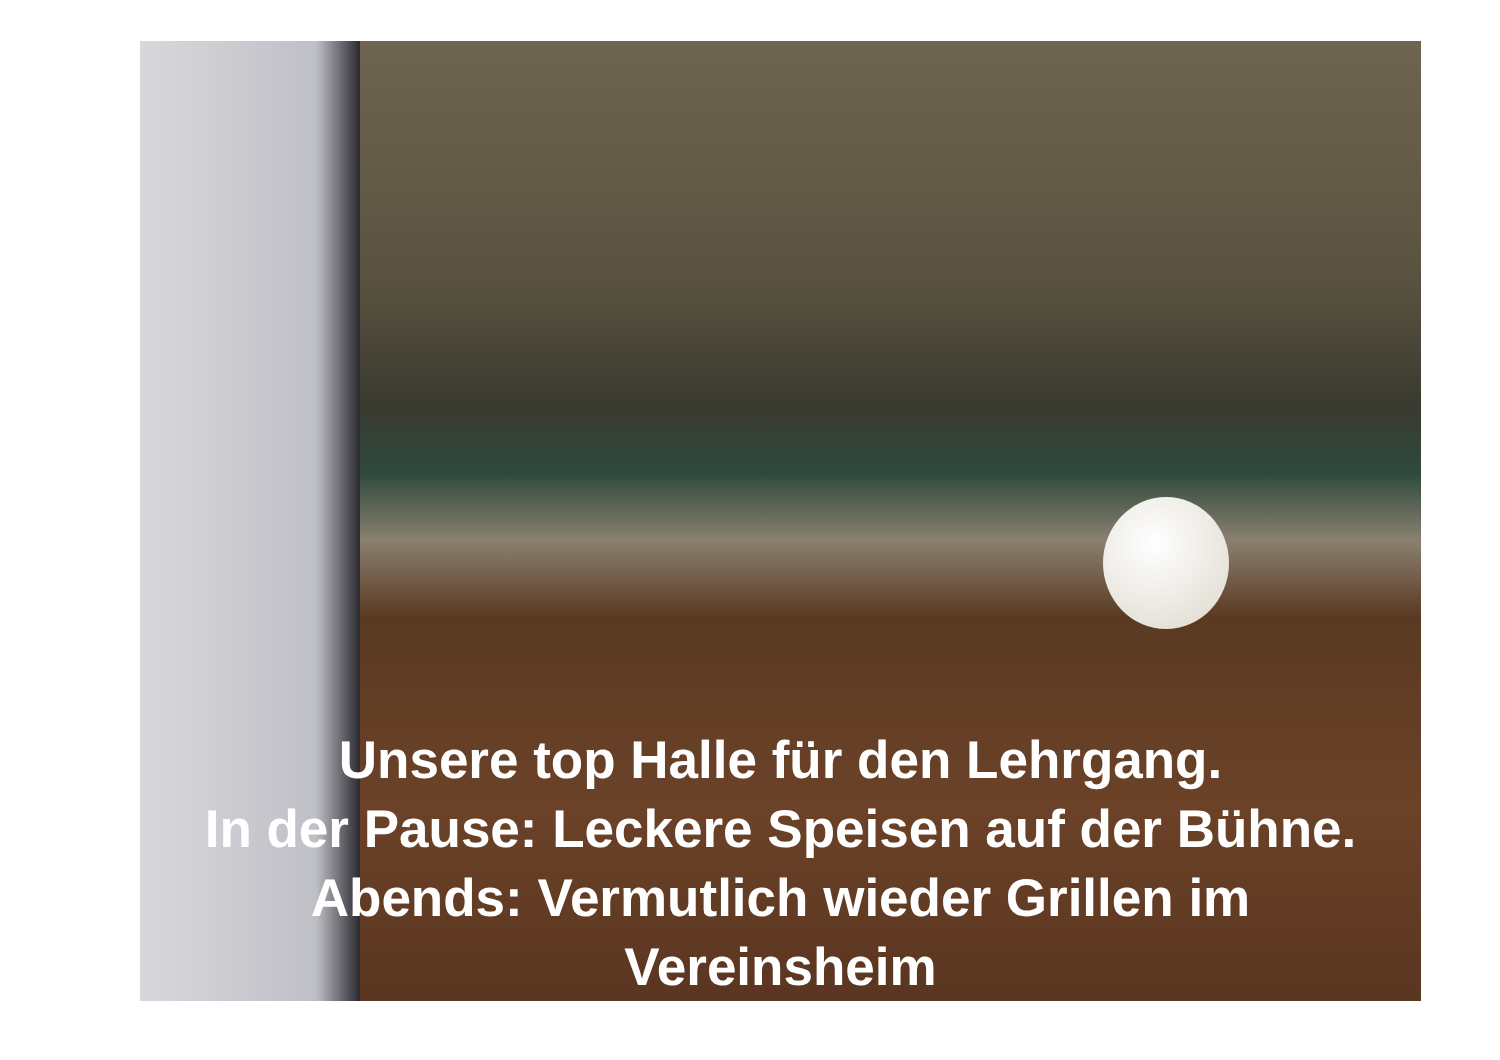Unsere top Halle für den Lehrgang.
In der Pause: Leckere Speisen auf der Bühne.
Abends: Vermutlich wieder Grillen im
Vereinsheim